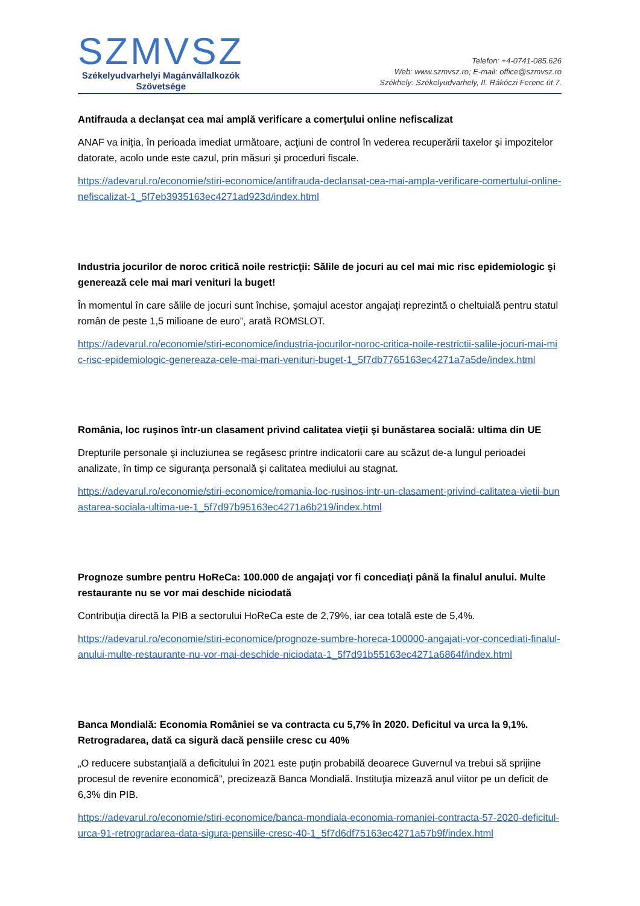SZMVSZ
Székelyudvarhelyi Magánvállalkozók
Szövetsége
Telefon: +4-0741-085.626
Web: www.szmvsz.ro; E-mail: office@szmvsz.ro
Székhely: Székelyudvarhely, II. Rákóczi Ferenc út 7.
Antifrauda a declanşat cea mai amplă verificare a comerţului online nefiscalizat
ANAF va iniţia, în perioada imediat următoare, acţiuni de control în vederea recuperării taxelor şi impozitelor datorate, acolo unde este cazul, prin măsuri şi proceduri fiscale.
https://adevarul.ro/economie/stiri-economice/antifrauda-declansat-cea-mai-ampla-verificare-comertului-online-nefiscalizat-1_5f7eb3935163ec4271ad923d/index.html
Industria jocurilor de noroc critică noile restricţii: Sălile de jocuri au cel mai mic risc epidemiologic şi generează cele mai mari venituri la buget!
În momentul în care sălile de jocuri sunt închise, şomajul acestor angajaţi reprezintă o cheltuială pentru statul român de peste 1,5 milioane de euro”, arată ROMSLOT.
https://adevarul.ro/economie/stiri-economice/industria-jocurilor-noroc-critica-noile-restrictii-salile-jocuri-mai-mic-risc-epidemiologic-genereaza-cele-mai-mari-venituri-buget-1_5f7db7765163ec4271a7a5de/index.html
România, loc ruşinos într-un clasament privind calitatea vieţii şi bunăstarea socială: ultima din UE
Drepturile personale şi incluziunea se regăsesc printre indicatorii care au scăzut de-a lungul perioadei analizate, în timp ce siguranţa personală şi calitatea mediului au stagnat.
https://adevarul.ro/economie/stiri-economice/romania-loc-rusinos-intr-un-clasament-privind-calitatea-vietii-bunastarea-sociala-ultima-ue-1_5f7d97b95163ec4271a6b219/index.html
Prognoze sumbre pentru HoReCa: 100.000 de angajaţi vor fi concediaţi până la finalul anului. Multe restaurante nu se vor mai deschide niciodată
Contribuţia directă la PIB a sectorului HoReCa este de 2,79%, iar cea totală este de 5,4%.
https://adevarul.ro/economie/stiri-economice/prognoze-sumbre-horeca-100000-angajati-vor-concediati-finalul-anului-multe-restaurante-nu-vor-mai-deschide-niciodata-1_5f7d91b55163ec4271a6864f/index.html
Banca Mondială: Economia României se va contracta cu 5,7% în 2020. Deficitul va urca la 9,1%. Retrogradarea, dată ca sigură dacă pensiile cresc cu 40%
„O reducere substanţială a deficitului în 2021 este puţin probabilă deoarece Guvernul va trebui să sprijine procesul de revenire economică”, precizează Banca Mondială. Instituţia mizează anul viitor pe un deficit de 6,3% din PIB.
https://adevarul.ro/economie/stiri-economice/banca-mondiala-economia-romaniei-contracta-57-2020-deficitul-urca-91-retrogradarea-data-sigura-pensiile-cresc-40-1_5f7d6df75163ec4271a57b9f/index.html